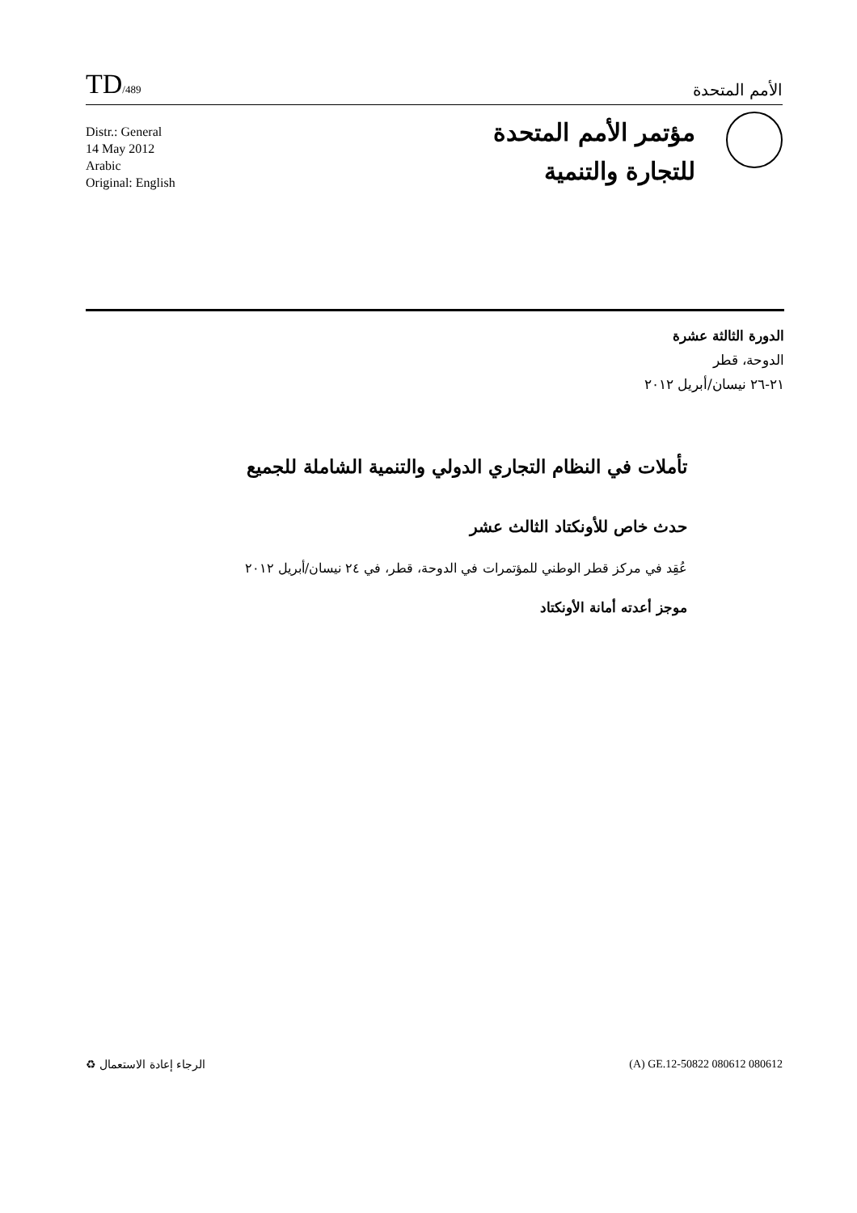TD/489
الأمم المتحدة
Distr.: General
14 May 2012
Arabic
Original: English
مؤتمر الأمم المتحدة
للتجارة والتنمية
الدورة الثالثة عشرة
الدوحة، قطر
٢١-٢٦ نيسان/أبريل ٢٠١٢
تأملات في النظام التجاري الدولي والتنمية الشاملة للجميع
حدث خاص للأونكتاد الثالث عشر
عُقِد في مركز قطر الوطني للمؤتمرات في الدوحة، قطر، في ٢٤ نيسان/أبريل ٢٠١٢
موجز أعدته أمانة الأونكتاد
الرجاء إعادة الاستعمال ♻ (A) GE.12-50822 080612 080612